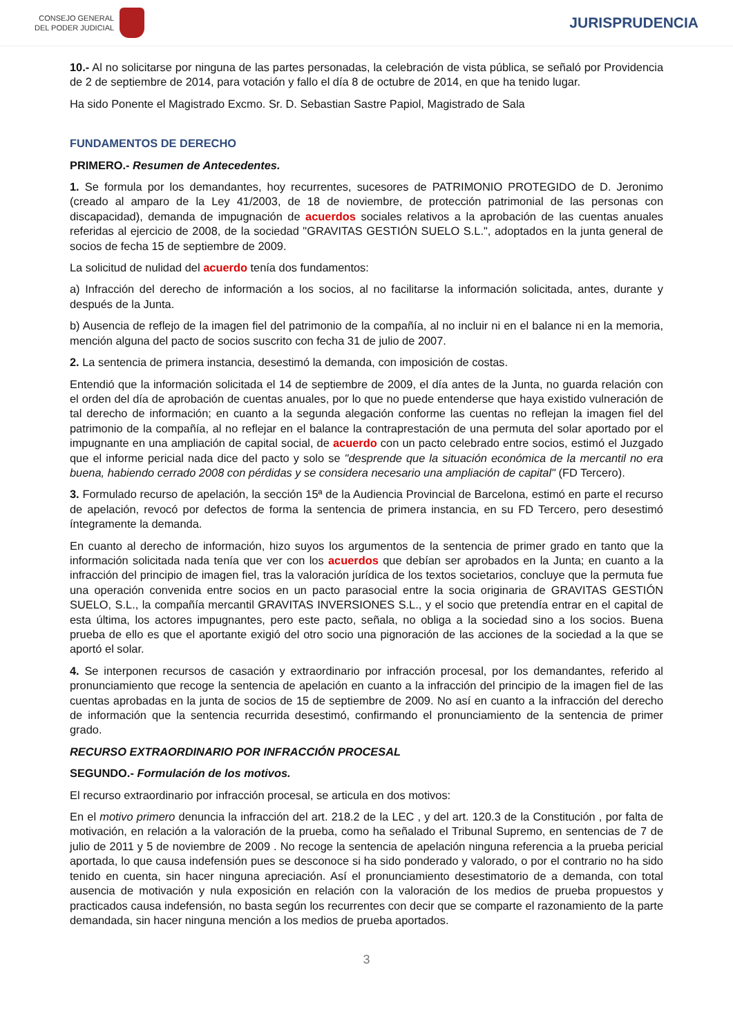CONSEJO GENERAL
DEL PODER JUDICIAL
JURISPRUDENCIA
10.- Al no solicitarse por ninguna de las partes personadas, la celebración de vista pública, se señaló por Providencia de 2 de septiembre de 2014, para votación y fallo el día 8 de octubre de 2014, en que ha tenido lugar.
Ha sido Ponente el Magistrado Excmo. Sr. D. Sebastian Sastre Papiol, Magistrado de Sala
FUNDAMENTOS DE DERECHO
PRIMERO.- Resumen de Antecedentes.
1. Se formula por los demandantes, hoy recurrentes, sucesores de PATRIMONIO PROTEGIDO de D. Jeronimo (creado al amparo de la Ley 41/2003, de 18 de noviembre, de protección patrimonial de las personas con discapacidad), demanda de impugnación de acuerdos sociales relativos a la aprobación de las cuentas anuales referidas al ejercicio de 2008, de la sociedad "GRAVITAS GESTIÓN SUELO S.L.", adoptados en la junta general de socios de fecha 15 de septiembre de 2009.
La solicitud de nulidad del acuerdo tenía dos fundamentos:
a) Infracción del derecho de información a los socios, al no facilitarse la información solicitada, antes, durante y después de la Junta.
b) Ausencia de reflejo de la imagen fiel del patrimonio de la compañía, al no incluir ni en el balance ni en la memoria, mención alguna del pacto de socios suscrito con fecha 31 de julio de 2007.
2. La sentencia de primera instancia, desestimó la demanda, con imposición de costas.
Entendió que la información solicitada el 14 de septiembre de 2009, el día antes de la Junta, no guarda relación con el orden del día de aprobación de cuentas anuales, por lo que no puede entenderse que haya existido vulneración de tal derecho de información; en cuanto a la segunda alegación conforme las cuentas no reflejan la imagen fiel del patrimonio de la compañía, al no reflejar en el balance la contraprestación de una permuta del solar aportado por el impugnante en una ampliación de capital social, de acuerdo con un pacto celebrado entre socios, estimó el Juzgado que el informe pericial nada dice del pacto y solo se "desprende que la situación económica de la mercantil no era buena, habiendo cerrado 2008 con pérdidas y se considera necesario una ampliación de capital" (FD Tercero).
3. Formulado recurso de apelación, la sección 15ª de la Audiencia Provincial de Barcelona, estimó en parte el recurso de apelación, revocó por defectos de forma la sentencia de primera instancia, en su FD Tercero, pero desestimó íntegramente la demanda.
En cuanto al derecho de información, hizo suyos los argumentos de la sentencia de primer grado en tanto que la información solicitada nada tenía que ver con los acuerdos que debían ser aprobados en la Junta; en cuanto a la infracción del principio de imagen fiel, tras la valoración jurídica de los textos societarios, concluye que la permuta fue una operación convenida entre socios en un pacto parasocial entre la socia originaria de GRAVITAS GESTIÓN SUELO, S.L., la compañía mercantil GRAVITAS INVERSIONES S.L., y el socio que pretendía entrar en el capital de esta última, los actores impugnantes, pero este pacto, señala, no obliga a la sociedad sino a los socios. Buena prueba de ello es que el aportante exigió del otro socio una pignoración de las acciones de la sociedad a la que se aportó el solar.
4. Se interponen recursos de casación y extraordinario por infracción procesal, por los demandantes, referido al pronunciamiento que recoge la sentencia de apelación en cuanto a la infracción del principio de la imagen fiel de las cuentas aprobadas en la junta de socios de 15 de septiembre de 2009. No así en cuanto a la infracción del derecho de información que la sentencia recurrida desestimó, confirmando el pronunciamiento de la sentencia de primer grado.
RECURSO EXTRAORDINARIO POR INFRACCIÓN PROCESAL
SEGUNDO.- Formulación de los motivos.
El recurso extraordinario por infracción procesal, se articula en dos motivos:
En el motivo primero denuncia la infracción del art. 218.2 de la LEC , y del art. 120.3 de la Constitución , por falta de motivación, en relación a la valoración de la prueba, como ha señalado el Tribunal Supremo, en sentencias de 7 de julio de 2011 y 5 de noviembre de 2009 . No recoge la sentencia de apelación ninguna referencia a la prueba pericial aportada, lo que causa indefensión pues se desconoce si ha sido ponderado y valorado, o por el contrario no ha sido tenido en cuenta, sin hacer ninguna apreciación. Así el pronunciamiento desestimatorio de a demanda, con total ausencia de motivación y nula exposición en relación con la valoración de los medios de prueba propuestos y practicados causa indefensión, no basta según los recurrentes con decir que se comparte el razonamiento de la parte demandada, sin hacer ninguna mención a los medios de prueba aportados.
3